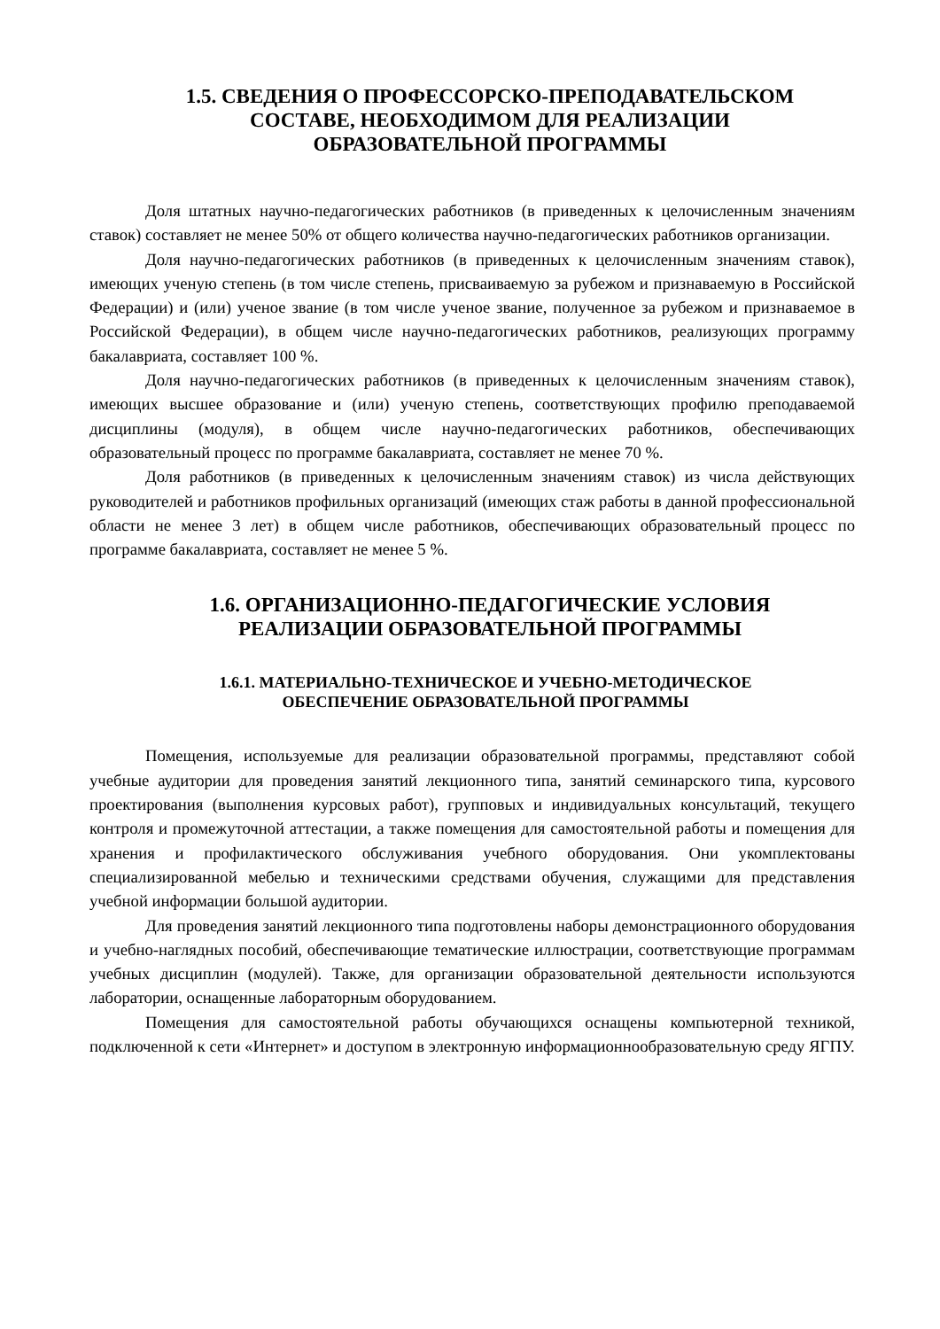1.5. СВЕДЕНИЯ О ПРОФЕССОРСКО-ПРЕПОДАВАТЕЛЬСКОМ
СОСТАВЕ, НЕОБХОДИМОМ ДЛЯ РЕАЛИЗАЦИИ
ОБРАЗОВАТЕЛЬНОЙ ПРОГРАММЫ
Доля штатных научно-педагогических работников (в приведенных к целочисленным значениям ставок) составляет не менее 50% от общего количества научно-педагогических работников организации.
Доля научно-педагогических работников (в приведенных к целочисленным значениям ставок), имеющих ученую степень (в том числе степень, присваиваемую за рубежом и признаваемую в Российской Федерации) и (или) ученое звание (в том числе ученое звание, полученное за рубежом и признаваемое в Российской Федерации), в общем числе научно-педагогических работников, реализующих программу бакалавриата, составляет 100 %.
Доля научно-педагогических работников (в приведенных к целочисленным значениям ставок), имеющих высшее образование и (или) ученую степень, соответствующих профилю преподаваемой дисциплины (модуля), в общем числе научно-педагогических работников, обеспечивающих образовательный процесс по программе бакалавриата, составляет не менее 70 %.
Доля работников (в приведенных к целочисленным значениям ставок) из числа действующих руководителей и работников профильных организаций (имеющих стаж работы в данной профессиональной области не менее 3 лет) в общем числе работников, обеспечивающих образовательный процесс по программе бакалавриата, составляет не менее 5 %.
1.6. ОРГАНИЗАЦИОННО-ПЕДАГОГИЧЕСКИЕ УСЛОВИЯ
РЕАЛИЗАЦИИ ОБРАЗОВАТЕЛЬНОЙ ПРОГРАММЫ
1.6.1. МАТЕРИАЛЬНО-ТЕХНИЧЕСКОЕ И УЧЕБНО-МЕТОДИЧЕСКОЕ
ОБЕСПЕЧЕНИЕ ОБРАЗОВАТЕЛЬНОЙ ПРОГРАММЫ
Помещения, используемые для реализации образовательной программы, представляют собой учебные аудитории для проведения занятий лекционного типа, занятий семинарского типа, курсового проектирования (выполнения курсовых работ), групповых и индивидуальных консультаций, текущего контроля и промежуточной аттестации, а также помещения для самостоятельной работы и помещения для хранения и профилактического обслуживания учебного оборудования. Они укомплектованы специализированной мебелью и техническими средствами обучения, служащими для представления учебной информации большой аудитории.
Для проведения занятий лекционного типа подготовлены наборы демонстрационного оборудования и учебно-наглядных пособий, обеспечивающие тематические иллюстрации, соответствующие программам учебных дисциплин (модулей). Также, для организации образовательной деятельности используются лаборатории, оснащенные лабораторным оборудованием.
Помещения для самостоятельной работы обучающихся оснащены компьютерной техникой, подключенной к сети «Интернет» и доступом в электронную информационнообразовательную среду ЯГПУ.